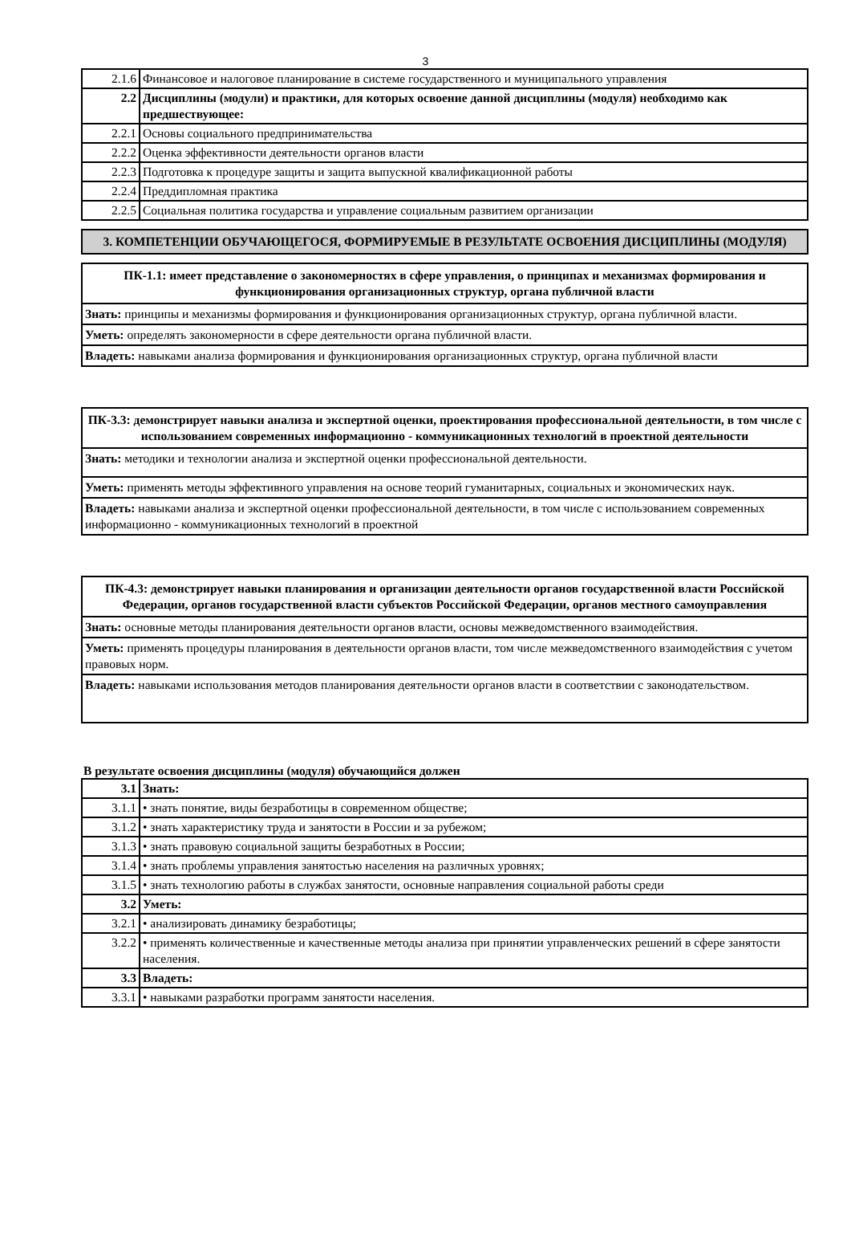3
| 2.1.6 | Финансовое и налоговое планирование в системе государственного и муниципального управления |
| 2.2 | Дисциплины (модули) и практики, для которых освоение данной дисциплины (модуля) необходимо как предшествующее: |
| 2.2.1 | Основы социального предпринимательства |
| 2.2.2 | Оценка эффективности деятельности органов власти |
| 2.2.3 | Подготовка к процедуре защиты и защита выпускной квалификационной работы |
| 2.2.4 | Преддипломная практика |
| 2.2.5 | Социальная политика государства и управление социальным развитием организации |
3. КОМПЕТЕНЦИИ ОБУЧАЮЩЕГОСЯ, ФОРМИРУЕМЫЕ В РЕЗУЛЬТАТЕ ОСВОЕНИЯ ДИСЦИПЛИНЫ (МОДУЛЯ)
ПК-1.1: имеет представление о закономерностях в сфере управления, о принципах и механизмах формирования и функционирования организационных структур, органа публичной власти
Знать: принципы и механизмы формирования и функционирования организационных структур, органа публичной власти.
Уметь: определять закономерности в сфере деятельности органа публичной власти.
Владеть: навыками анализа формирования и функционирования организационных структур, органа публичной власти
ПК-3.3: демонстрирует навыки анализа и экспертной оценки, проектирования профессиональной деятельности, в том числе с использованием современных информационно - коммуникационных технологий в проектной деятельности
Знать: методики и технологии анализа и экспертной оценки профессиональной деятельности.
Уметь: применять методы эффективного управления на основе теорий гуманитарных, социальных и экономических наук.
Владеть: навыками анализа и экспертной оценки профессиональной деятельности, в том числе с использованием современных информационно - коммуникационных технологий в проектной
ПК-4.3: демонстрирует навыки планирования и организации деятельности органов государственной власти Российской Федерации, органов государственной власти субъектов Российской Федерации, органов местного самоуправления
Знать: основные методы планирования деятельности органов власти, основы межведомственного взаимодействия.
Уметь: применять процедуры планирования в деятельности органов власти, том числе межведомственного взаимодействия с учетом правовых норм.
Владеть: навыками использования методов планирования деятельности органов власти в соответствии с законодательством.
В результате освоения дисциплины (модуля) обучающийся должен
| 3.1 | Знать: |
| 3.1.1 | • знать понятие, виды безработицы в современном обществе; |
| 3.1.2 | • знать характеристику труда и занятости в России и за рубежом; |
| 3.1.3 | • знать правовую социальной защиты безработных в России; |
| 3.1.4 | • знать проблемы управления занятостью населения на различных уровнях; |
| 3.1.5 | • знать технологию работы в службах занятости, основные направления социальной работы среди |
| 3.2 | Уметь: |
| 3.2.1 | • анализировать динамику безработицы; |
| 3.2.2 | • применять количественные и качественные методы анализа при принятии управленческих решений в сфере занятости населения. |
| 3.3 | Владеть: |
| 3.3.1 | • навыками разработки программ занятости населения. |